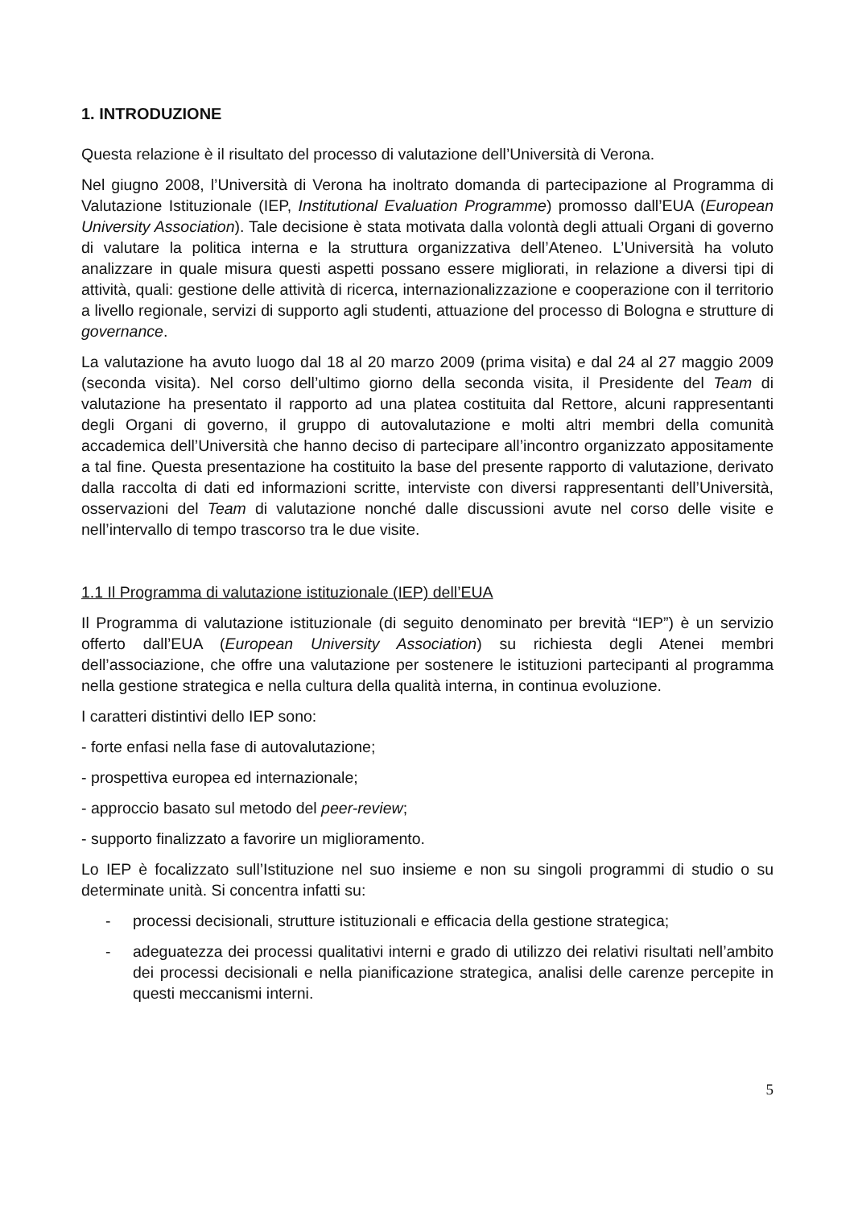1. INTRODUZIONE
Questa relazione è il risultato del processo di valutazione dell’Università di Verona.
Nel giugno 2008, l’Università di Verona ha inoltrato domanda di partecipazione al Programma di Valutazione Istituzionale (IEP, Institutional Evaluation Programme) promosso dall’EUA (European University Association). Tale decisione è stata motivata dalla volontà degli attuali Organi di governo di valutare la politica interna e la struttura organizzativa dell’Ateneo. L’Università ha voluto analizzare in quale misura questi aspetti possano essere migliorati, in relazione a diversi tipi di attività, quali: gestione delle attività di ricerca, internazionalizzazione e cooperazione con il territorio a livello regionale, servizi di supporto agli studenti, attuazione del processo di Bologna e strutture di governance.
La valutazione ha avuto luogo dal 18 al 20 marzo 2009 (prima visita) e dal 24 al 27 maggio 2009 (seconda visita). Nel corso dell’ultimo giorno della seconda visita, il Presidente del Team di valutazione ha presentato il rapporto ad una platea costituita dal Rettore, alcuni rappresentanti degli Organi di governo, il gruppo di autovalutazione e molti altri membri della comunità accademica dell’Università che hanno deciso di partecipare all’incontro organizzato appositamente a tal fine. Questa presentazione ha costituito la base del presente rapporto di valutazione, derivato dalla raccolta di dati ed informazioni scritte, interviste con diversi rappresentanti dell’Università, osservazioni del Team di valutazione nonché dalle discussioni avute nel corso delle visite e nell’intervallo di tempo trascorso tra le due visite.
1.1 Il Programma di valutazione istituzionale (IEP) dell’EUA
Il Programma di valutazione istituzionale (di seguito denominato per brevità “IEP”) è un servizio offerto dall’EUA (European University Association) su richiesta degli Atenei membri dell’associazione, che offre una valutazione per sostenere le istituzioni partecipanti al programma nella gestione strategica e nella cultura della qualità interna, in continua evoluzione.
I caratteri distintivi dello IEP sono:
- forte enfasi nella fase di autovalutazione;
- prospettiva europea ed internazionale;
- approccio basato sul metodo del peer-review;
- supporto finalizzato a favorire un miglioramento.
Lo IEP è focalizzato sull’Istituzione nel suo insieme e non su singoli programmi di studio o su determinate unità. Si concentra infatti su:
- processi decisionali, strutture istituzionali e efficacia della gestione strategica;
- adeguatezza dei processi qualitativi interni e grado di utilizzo dei relativi risultati nell’ambito dei processi decisionali e nella pianificazione strategica, analisi delle carenze percepite in questi meccanismi interni.
5